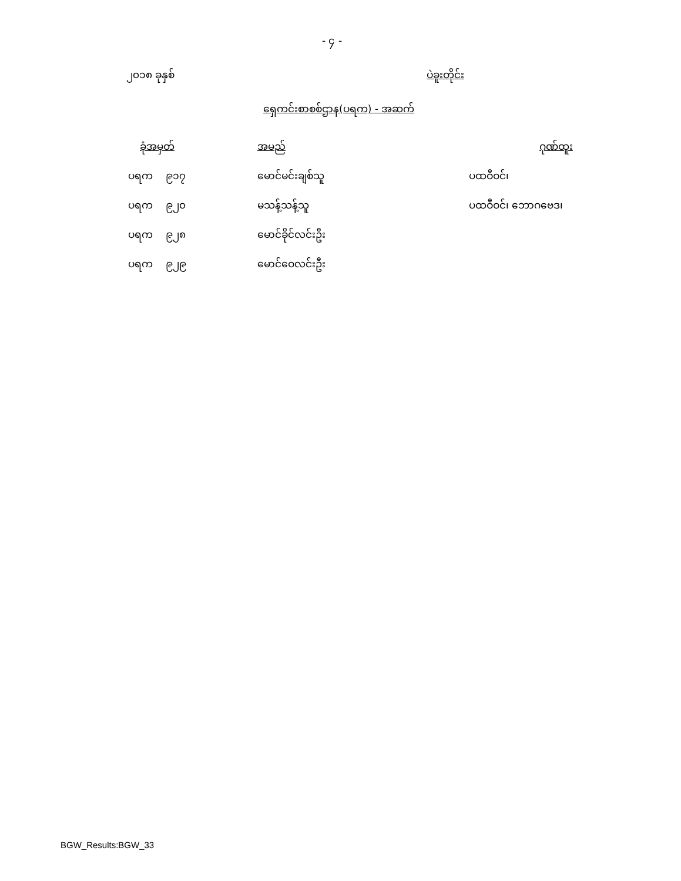- ၄ -
၂၀၁၈ ခုနှစ် ပဲခူးတိုင်း
ရှေကင်းစာစစ်ဌာန(ပရက) - အဆက်
| ခုံအမှတ် | အမည် | ဂုဏ်ထူး |
| --- | --- | --- |
| ပရက ၉၁၇ | မောင်မင်းချစ်သူ | ပထဝီဝင်၊ |
| ပရက ၉၂၀ | မသန့်သန့်သူ | ပထဝီဝင်၊ ဘောဂဗေဒ၊ |
| ပရက ၉၂၈ | မောင်ခိုင်လင်းဦး | |
| ပရက ၉၂၉ | မောင်ဝေလင်းဦး | |
BGW_Results:BGW_33